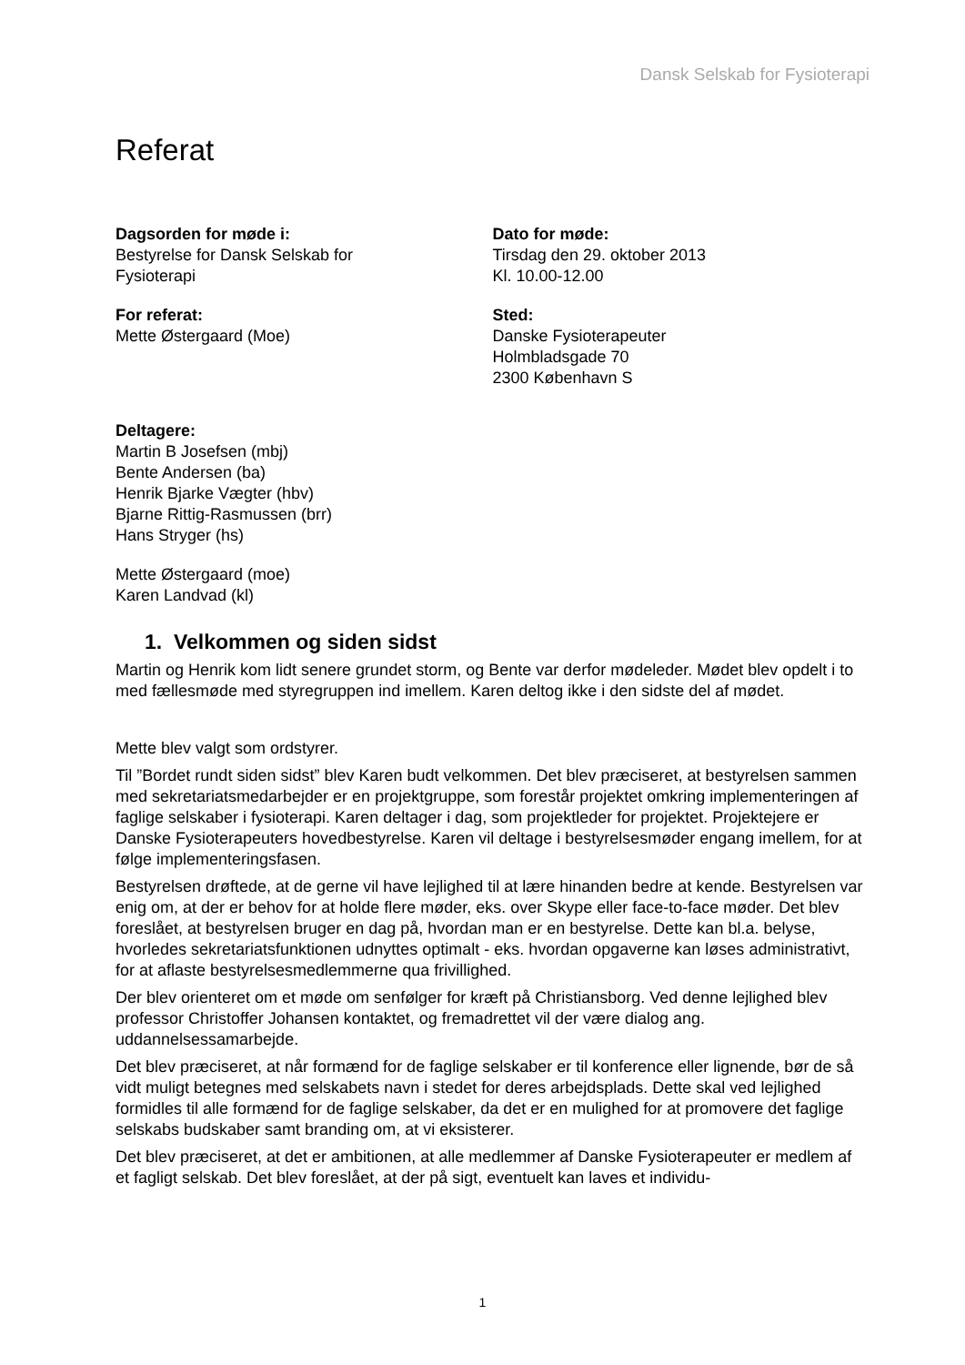Dansk Selskab for Fysioterapi
Referat
Dagsorden for møde i:
Bestyrelse for Dansk Selskab for
Fysioterapi
Dato for møde:
Tirsdag den 29. oktober 2013
Kl. 10.00-12.00
For referat:
Mette Østergaard (Moe)
Sted:
Danske Fysioterapeuter
Holmbladsgade 70
2300 København S
Deltagere:
Martin B Josefsen (mbj)
Bente Andersen (ba)
Henrik Bjarke Vægter (hbv)
Bjarne Rittig-Rasmussen (brr)
Hans Stryger (hs)
Mette Østergaard (moe)
Karen Landvad (kl)
1. Velkommen og siden sidst
Martin og Henrik kom lidt senere grundet storm, og Bente var derfor mødeleder. Mødet blev opdelt i to med fællesmøde med styregruppen ind imellem. Karen deltog ikke i den sidste del af mødet.
Mette blev valgt som ordstyrer.
Til ”Bordet rundt siden sidst” blev Karen budt velkommen. Det blev præciseret, at bestyrelsen sammen med sekretariatsmedarbejder er en projektgruppe, som forestår projektet omkring implementeringen af faglige selskaber i fysioterapi. Karen deltager i dag, som projektleder for projektet. Projektejere er Danske Fysioterapeuters hovedbestyrelse. Karen vil deltage i bestyrelsesmøder engang imellem, for at følge implementeringsfasen.
Bestyrelsen drøftede, at de gerne vil have lejlighed til at lære hinanden bedre at kende. Bestyrelsen var enig om, at der er behov for at holde flere møder, eks. over Skype eller face-to-face møder. Det blev foreslået, at bestyrelsen bruger en dag på, hvordan man er en bestyrelse. Dette kan bl.a. belyse, hvorledes sekretariatsfunktionen udnyttes optimalt - eks. hvordan opgaverne kan løses administrativt, for at aflaste bestyrelsesmedlemmerne qua frivillighed.
Der blev orienteret om et møde om senfølger for kræft på Christiansborg. Ved denne lejlighed blev professor Christoffer Johansen kontaktet, og fremadrettet vil der være dialog ang. uddannelsessamarbejde.
Det blev præciseret, at når formænd for de faglige selskaber er til konference eller lignende, bør de så vidt muligt betegnes med selskabets navn i stedet for deres arbejdsplads. Dette skal ved lejlighed formidles til alle formænd for de faglige selskaber, da det er en mulighed for at promovere det faglige selskabs budskaber samt branding om, at vi eksisterer.
Det blev præciseret, at det er ambitionen, at alle medlemmer af Danske Fysioterapeuter er medlem af et fagligt selskab. Det blev foreslået, at der på sigt, eventuelt kan laves et individu-
1